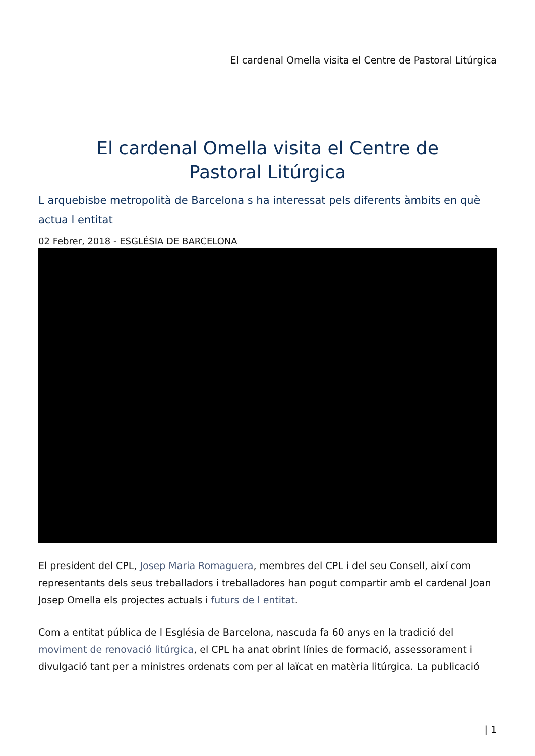El cardenal Omella visita el Centre de Pastoral Litúrgica
El cardenal Omella visita el Centre de Pastoral Litúrgica
L arquebisbe metropolità de Barcelona s ha interessat pels diferents àmbits en què actua l entitat
02 Febrer, 2018 - ESGLÉSIA DE BARCELONA
El president del CPL, Josep Maria Romaguera, membres del CPL i del seu Consell, així com representants dels seus treballadors i treballadores han pogut compartir amb el cardenal Joan Josep Omella els projectes actuals i futurs de l entitat.
Com a entitat pública de l Església de Barcelona, nascuda fa 60 anys en la tradició del moviment de renovació litúrgica, el CPL ha anat obrint línies de formació, assessorament i divulgació tant per a ministres ordenats com per al laïcat en matèria litúrgica. La publicació
| 1